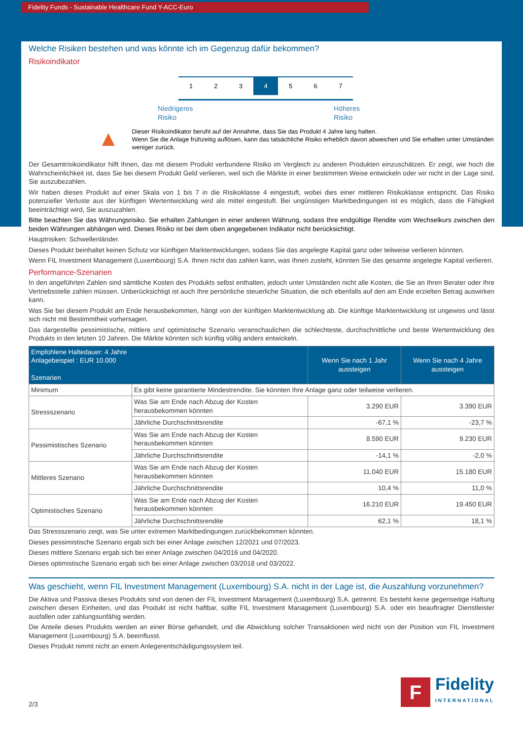Fidelity Funds - Sustainable Healthcare Fund Y-ACC-Euro
Welche Risiken bestehen und was könnte ich im Gegenzug dafür bekommen?
Risikoindikator
1 2 3 4 5 6 7
Niedrigeres
Risiko Höheres
Risiko
▲
Dieser Risikoindikator beruht auf der Annahme, dass Sie das Produkt 4 Jahre lang halten.
Wenn Sie die Anlage frühzeitig auflösen, kann das tatsächliche Risiko erheblich davon abweichen und Sie erhalten unter Umständen weniger zurück.
Der Gesamtrisikoindikator hilft Ihnen, das mit diesem Produkt verbundene Risiko im Vergleich zu anderen Produkten einzuschätzen. Er zeigt, wie hoch die Wahrscheinlichkeit ist, dass Sie bei diesem Produkt Geld verlieren, weil sich die Märkte in einer bestimmten Weise entwickeln oder wir nicht in der Lage sind, Sie auszubezahlen.
Wir haben dieses Produkt auf einer Skala von 1 bis 7 in die Risikoklasse 4 eingestuft, wobei dies einer mittleren Risikoklasse entspricht. Das Risiko potenzieller Verluste aus der künftigen Wertentwicklung wird als mittel eingestuft. Bei ungünstigen Marktbedingungen ist es möglich, dass die Fähigkeit beeinträchtigt wird, Sie auszuzahlen.
Bitte beachten Sie das Währungsrisiko. Sie erhalten Zahlungen in einer anderen Währung, sodass Ihre endgültige Rendite vom Wechselkurs zwischen den beiden Währungen abhängen wird. Dieses Risiko ist bei dem oben angegebenen Indikator nicht berücksichtigt.
Hauptrisiken: Schwellenländer.
Dieses Produkt beinhaltet keinen Schutz vor künftigen Marktentwicklungen, sodass Sie das angelegte Kapital ganz oder teilweise verlieren könnten.
Wenn FIL Investment Management (Luxembourg) S.A. Ihnen nicht das zahlen kann, was Ihnen zusteht, könnten Sie das gesamte angelegte Kapital verlieren.
Performance-Szenarien
In den angeführten Zahlen sind sämtliche Kosten des Produkts selbst enthalten, jedoch unter Umständen nicht alle Kosten, die Sie an Ihren Berater oder Ihre Vertriebsstelle zahlen müssen. Unberücksichtigt ist auch Ihre persönliche steuerliche Situation, die sich ebenfalls auf den am Ende erzielten Betrag auswirken kann.
Was Sie bei diesem Produkt am Ende herausbekommen, hängt von der künftigen Marktentwicklung ab. Die künftige Marktentwicklung ist ungewiss und lässt sich nicht mit Bestimmtheit vorhersagen.
Das dargestellte pessimistische, mittlere und optimistische Szenario veranschaulichen die schlechteste, durchschnittliche und beste Wertentwicklung des Produkts in den letzten 10 Jahren. Die Märkte könnten sich künftig völlig anders entwickeln.
| Empfohlene Haltedauer: 4 Jahre Anlagebeispiel : EUR 10.000 Szenarien | | Wenn Sie nach 1 Jahr aussteigen | Wenn Sie nach 4 Jahre aussteigen |
| --- | --- | --- | --- |
| Minimum | Es gibt keine garantierte Mindestrendite. Sie könnten Ihre Anlage ganz oder teilweise verlieren. | | |
| Stressszenario | Was Sie am Ende nach Abzug der Kosten herausbekommen könnten | 3.290 EUR | 3.390 EUR |
| | Jährliche Durchschnittsrendite | -67,1 % | -23,7 % |
| Pessimistisches Szenario | Was Sie am Ende nach Abzug der Kosten herausbekommen könnten | 8.590 EUR | 9.230 EUR |
| | Jährliche Durchschnittsrendite | -14,1 % | -2,0 % |
| Mittleres Szenario | Was Sie am Ende nach Abzug der Kosten herausbekommen könnten | 11.040 EUR | 15.180 EUR |
| | Jährliche Durchschnittsrendite | 10,4 % | 11,0 % |
| Optimistisches Szenario | Was Sie am Ende nach Abzug der Kosten herausbekommen könnten | 16.210 EUR | 19.450 EUR |
| | Jährliche Durchschnittsrendite | 62,1 % | 18,1 % |
Das Stressszenario zeigt, was Sie unter extremen Marktbedingungen zurückbekommen könnten.
Dieses pessimistische Szenario ergab sich bei einer Anlage zwischen 12/2021 und 07/2023.
Dieses mittlere Szenario ergab sich bei einer Anlage zwischen 04/2016 und 04/2020.
Dieses optimistische Szenario ergab sich bei einer Anlage zwischen 03/2018 und 03/2022.
Was geschieht, wenn FIL Investment Management (Luxembourg) S.A. nicht in der Lage ist, die Auszahlung vorzunehmen?
Die Aktiva und Passiva dieses Produkts sind von denen der FIL Investment Management (Luxembourg) S.A. getrennt. Es besteht keine gegenseitige Haftung zwischen diesen Einheiten, und das Produkt ist nicht haftbar, sollte FIL Investment Management (Luxembourg) S.A. oder ein beauftragter Dienstleister ausfallen oder zahlungsunfähig werden.
Die Anteile dieses Produkts werden an einer Börse gehandelt, und die Abwicklung solcher Transaktionen wird nicht von der Position von FIL Investment Management (Luxembourg) S.A. beeinflusst.
Dieses Produkt nimmt nicht an einem Anlegerentschädigungssystem teil.
2/3
F
Fidelity
INTERNATIONAL